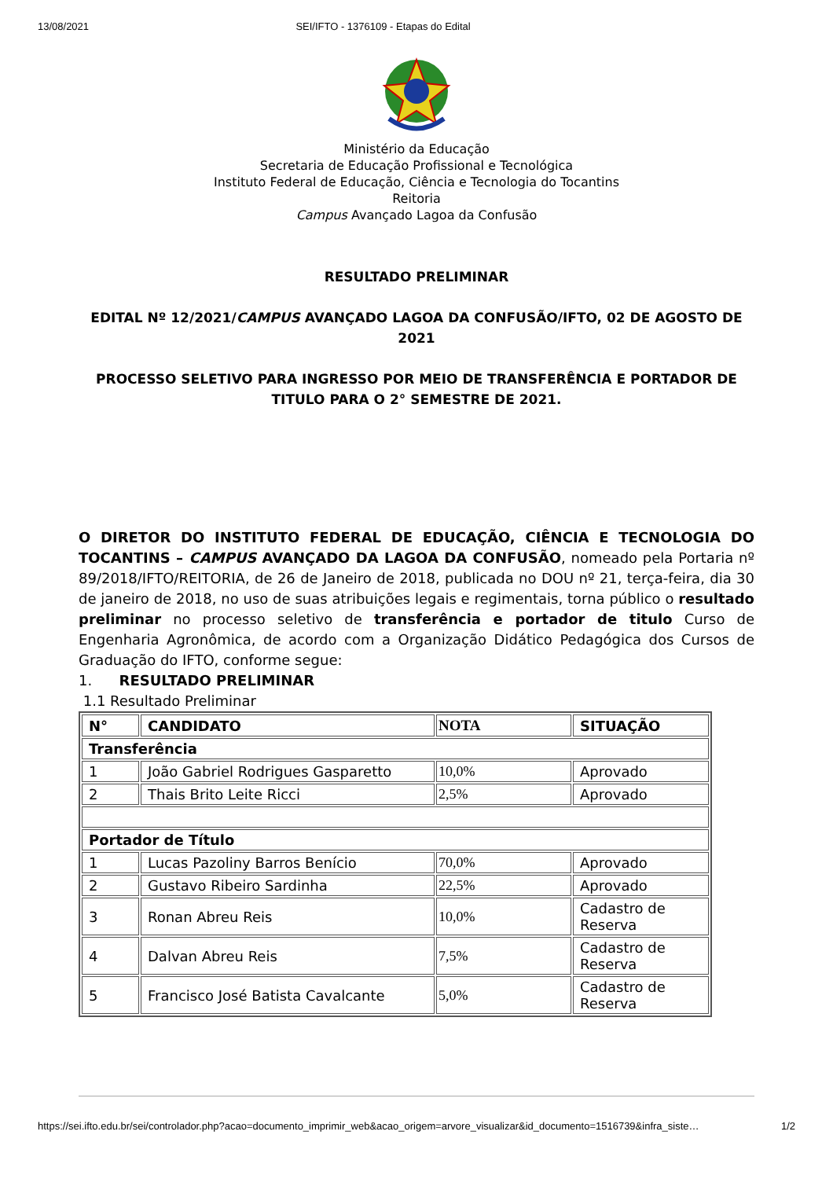13/08/2021 SEI/IFTO - 1376109 - Etapas do Edital
Ministério da Educação
Secretaria de Educação Profissional e Tecnológica
Instituto Federal de Educação, Ciência e Tecnologia do Tocantins
Reitoria
Campus Avançado Lagoa da Confusão
RESULTADO PRELIMINAR
EDITAL Nº 12/2021/CAMPUS AVANÇADO LAGOA DA CONFUSÃO/IFTO, 02 DE AGOSTO DE 2021
PROCESSO SELETIVO PARA INGRESSO POR MEIO DE TRANSFERÊNCIA E PORTADOR DE TITULO PARA O 2° SEMESTRE DE 2021.
O DIRETOR DO INSTITUTO FEDERAL DE EDUCAÇÃO, CIÊNCIA E TECNOLOGIA DO TOCANTINS – CAMPUS AVANÇADO DA LAGOA DA CONFUSÃO, nomeado pela Portaria nº 89/2018/IFTO/REITORIA, de 26 de Janeiro de 2018, publicada no DOU nº 21, terça-feira, dia 30 de janeiro de 2018, no uso de suas atribuições legais e regimentais, torna público o resultado preliminar no processo seletivo de transferência e portador de titulo Curso de Engenharia Agronômica, de acordo com a Organização Didático Pedagógica dos Cursos de Graduação do IFTO, conforme segue:
1. RESULTADO PRELIMINAR
1.1 Resultado Preliminar
| N° | CANDIDATO | NOTA | SITUAÇÃO |
| --- | --- | --- | --- |
| Transferência | | | |
| 1 | João Gabriel Rodrigues Gasparetto | 10,0% | Aprovado |
| 2 | Thais Brito Leite Ricci | 2,5% | Aprovado |
| Portador de Título | | | |
| 1 | Lucas Pazoliny Barros Benício | 70,0% | Aprovado |
| 2 | Gustavo Ribeiro Sardinha | 22,5% | Aprovado |
| 3 | Ronan Abreu Reis | 10,0% | Cadastro de Reserva |
| 4 | Dalvan Abreu Reis | 7,5% | Cadastro de Reserva |
| 5 | Francisco José Batista Cavalcante | 5,0% | Cadastro de Reserva |
https://sei.ifto.edu.br/sei/controlador.php?acao=documento_imprimir_web&acao_origem=arvore_visualizar&id_documento=1516739&infra_siste… 1/2